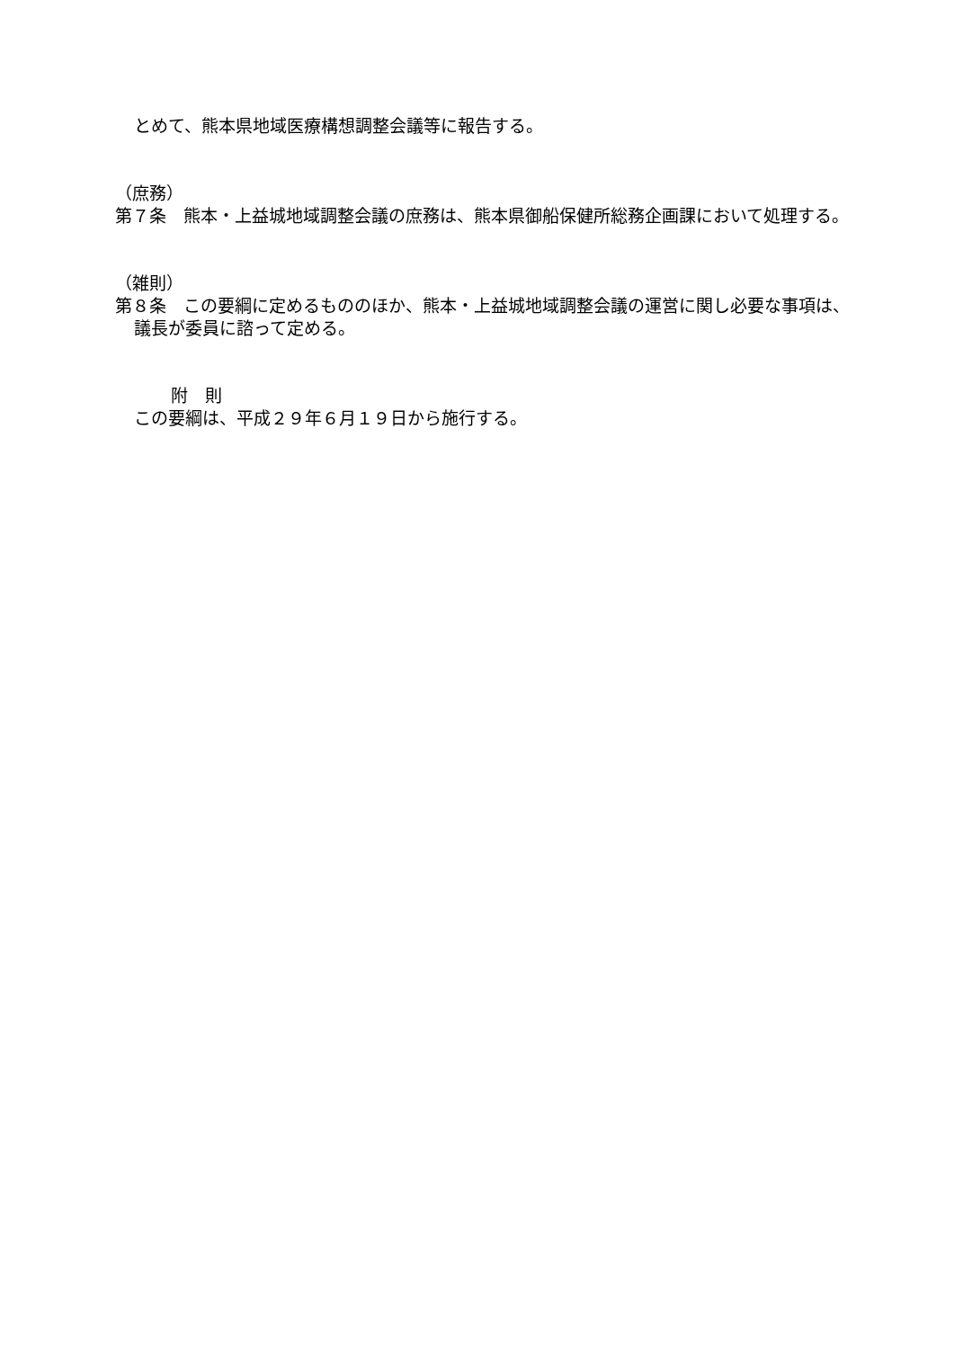とめて、熊本県地域医療構想調整会議等に報告する。
（庶務）
第７条　熊本・上益城地域調整会議の庶務は、熊本県御船保健所総務企画課において処理する。
（雑則）
第８条　この要綱に定めるもののほか、熊本・上益城地域調整会議の運営に関し必要な事項は、議長が委員に諮って定める。
附　則
この要綱は、平成２９年６月１９日から施行する。